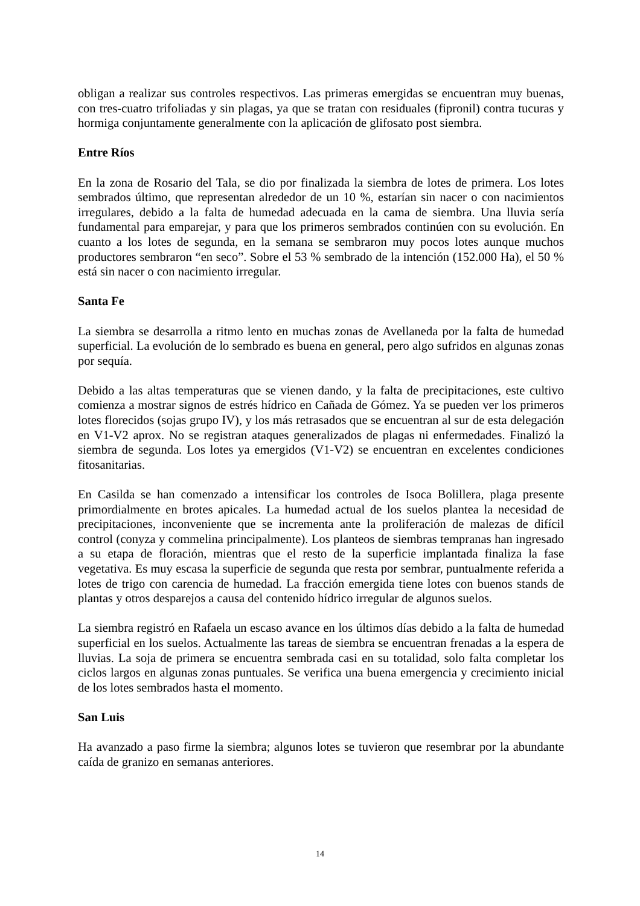obligan a realizar sus controles respectivos. Las primeras emergidas se encuentran muy buenas, con tres-cuatro trifoliadas y sin plagas, ya que se tratan con residuales (fipronil) contra tucuras y hormiga conjuntamente generalmente con la aplicación de glifosato post siembra.
Entre Ríos
En la zona de Rosario del Tala, se dio por finalizada la siembra de lotes de primera. Los lotes sembrados último, que representan alrededor de un 10 %, estarían sin nacer o con nacimientos irregulares, debido a la falta de humedad adecuada en la cama de siembra. Una lluvia sería fundamental para emparejar, y para que los primeros sembrados continúen con su evolución. En cuanto a los lotes de segunda, en la semana se sembraron muy pocos lotes aunque muchos productores sembraron “en seco”. Sobre el 53 % sembrado de la intención (152.000 Ha), el 50 % está sin nacer o con nacimiento irregular.
Santa Fe
La siembra se desarrolla a ritmo lento en muchas zonas de Avellaneda por la falta de humedad superficial. La evolución de lo sembrado es buena en general, pero algo sufridos en algunas zonas por sequía.
Debido a las altas temperaturas que se vienen dando, y la falta de precipitaciones, este cultivo comienza a mostrar signos de estrés hídrico en Cañada de Gómez. Ya se pueden ver los primeros lotes florecidos (sojas grupo IV), y los más retrasados que se encuentran al sur de esta delegación en V1-V2 aprox. No se registran ataques generalizados de plagas ni enfermedades. Finalizó la siembra de segunda. Los lotes ya emergidos (V1-V2) se encuentran en excelentes condiciones fitosanitarias.
En Casilda se han comenzado a intensificar los controles de Isoca Bolillera, plaga presente primordialmente en brotes apicales. La humedad actual de los suelos plantea la necesidad de precipitaciones, inconveniente que se incrementa ante la proliferación de malezas de difícil control (conyza y commelina principalmente). Los planteos de siembras tempranas han ingresado a su etapa de floración, mientras que el resto de la superficie implantada finaliza la fase vegetativa. Es muy escasa la superficie de segunda que resta por sembrar, puntualmente referida a lotes de trigo con carencia de humedad. La fracción emergida tiene lotes con buenos stands de plantas y otros desparejos a causa del contenido hídrico irregular de algunos suelos.
La siembra registró en Rafaela un escaso avance en los últimos días debido a la falta de humedad superficial en los suelos. Actualmente las tareas de siembra se encuentran frenadas a la espera de lluvias. La soja de primera se encuentra sembrada casi en su totalidad, solo falta completar los ciclos largos en algunas zonas puntuales. Se verifica una buena emergencia y crecimiento inicial de los lotes sembrados hasta el momento.
San Luis
Ha avanzado a paso firme la siembra; algunos lotes se tuvieron que resembrar por la abundante caída de granizo en semanas anteriores.
14